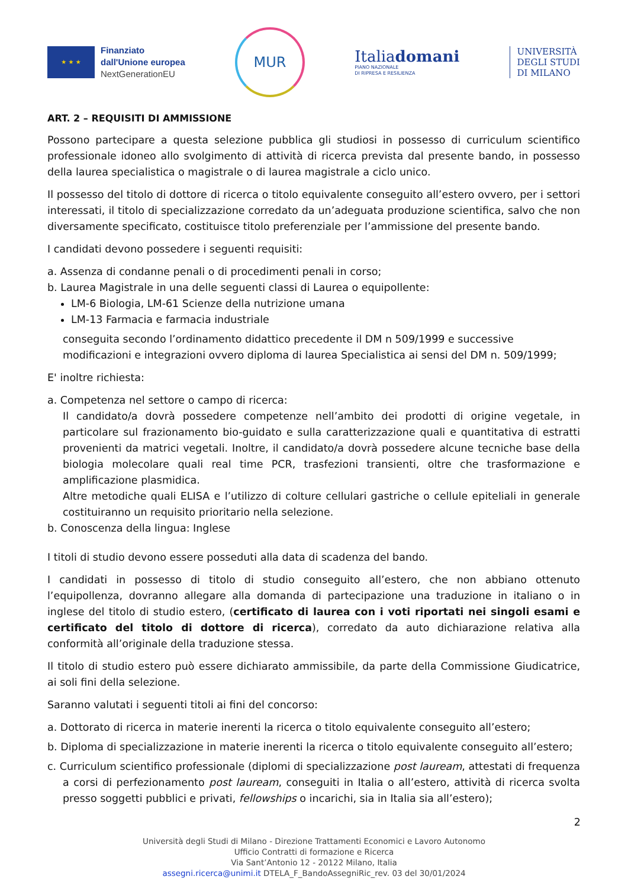★ ★ ★
Finanziato
dall'Unione europea
NextGenerationEU
MUR
Italiadomani
PIANO NAZIONALE
DI RIPRESA E RESILIENZA
UNIVERSITÀ
DEGLI STUDI
DI MILANO
ART. 2 – REQUISITI DI AMMISSIONE
Possono partecipare a questa selezione pubblica gli studiosi in possesso di curriculum scientifico professionale idoneo allo svolgimento di attività di ricerca prevista dal presente bando, in possesso della laurea specialistica o magistrale o di laurea magistrale a ciclo unico.
Il possesso del titolo di dottore di ricerca o titolo equivalente conseguito all’estero ovvero, per i settori interessati, il titolo di specializzazione corredato da un’adeguata produzione scientifica, salvo che non diversamente specificato, costituisce titolo preferenziale per l’ammissione del presente bando.
I candidati devono possedere i seguenti requisiti:
a. Assenza di condanne penali o di procedimenti penali in corso;
b. Laurea Magistrale in una delle seguenti classi di Laurea o equipollente:
LM-6 Biologia, LM-61 Scienze della nutrizione umana
LM-13 Farmacia e farmacia industriale
conseguita secondo l’ordinamento didattico precedente il DM n 509/1999 e successive modificazioni e integrazioni ovvero diploma di laurea Specialistica ai sensi del DM n. 509/1999;
E' inoltre richiesta:
a. Competenza nel settore o campo di ricerca:
Il candidato/a dovrà possedere competenze nell’ambito dei prodotti di origine vegetale, in particolare sul frazionamento bio-guidato e sulla caratterizzazione quali e quantitativa di estratti provenienti da matrici vegetali. Inoltre, il candidato/a dovrà possedere alcune tecniche base della biologia molecolare quali real time PCR, trasfezioni transienti, oltre che trasformazione e amplificazione plasmidica.
Altre metodiche quali ELISA e l’utilizzo di colture cellulari gastriche o cellule epiteliali in generale costituiranno un requisito prioritario nella selezione.
b. Conoscenza della lingua: Inglese
I titoli di studio devono essere posseduti alla data di scadenza del bando.
I candidati in possesso di titolo di studio conseguito all’estero, che non abbiano ottenuto l’equipollenza, dovranno allegare alla domanda di partecipazione una traduzione in italiano o in inglese del titolo di studio estero, (certificato di laurea con i voti riportati nei singoli esami e certificato del titolo di dottore di ricerca), corredato da auto dichiarazione relativa alla conformità all’originale della traduzione stessa.
Il titolo di studio estero può essere dichiarato ammissibile, da parte della Commissione Giudicatrice, ai soli fini della selezione.
Saranno valutati i seguenti titoli ai fini del concorso:
a. Dottorato di ricerca in materie inerenti la ricerca o titolo equivalente conseguito all’estero;
b. Diploma di specializzazione in materie inerenti la ricerca o titolo equivalente conseguito all’estero;
c. Curriculum scientifico professionale (diplomi di specializzazione post lauream, attestati di frequenza a corsi di perfezionamento post lauream, conseguiti in Italia o all’estero, attività di ricerca svolta presso soggetti pubblici e privati, fellowships o incarichi, sia in Italia sia all’estero);
2
Università degli Studi di Milano - Direzione Trattamenti Economici e Lavoro Autonomo
Ufficio Contratti di formazione e Ricerca
Via Sant’Antonio 12 - 20122 Milano, Italia
assegni.ricerca@unimi.it DTELA_F_BandoAssegniRic_rev. 03 del 30/01/2024